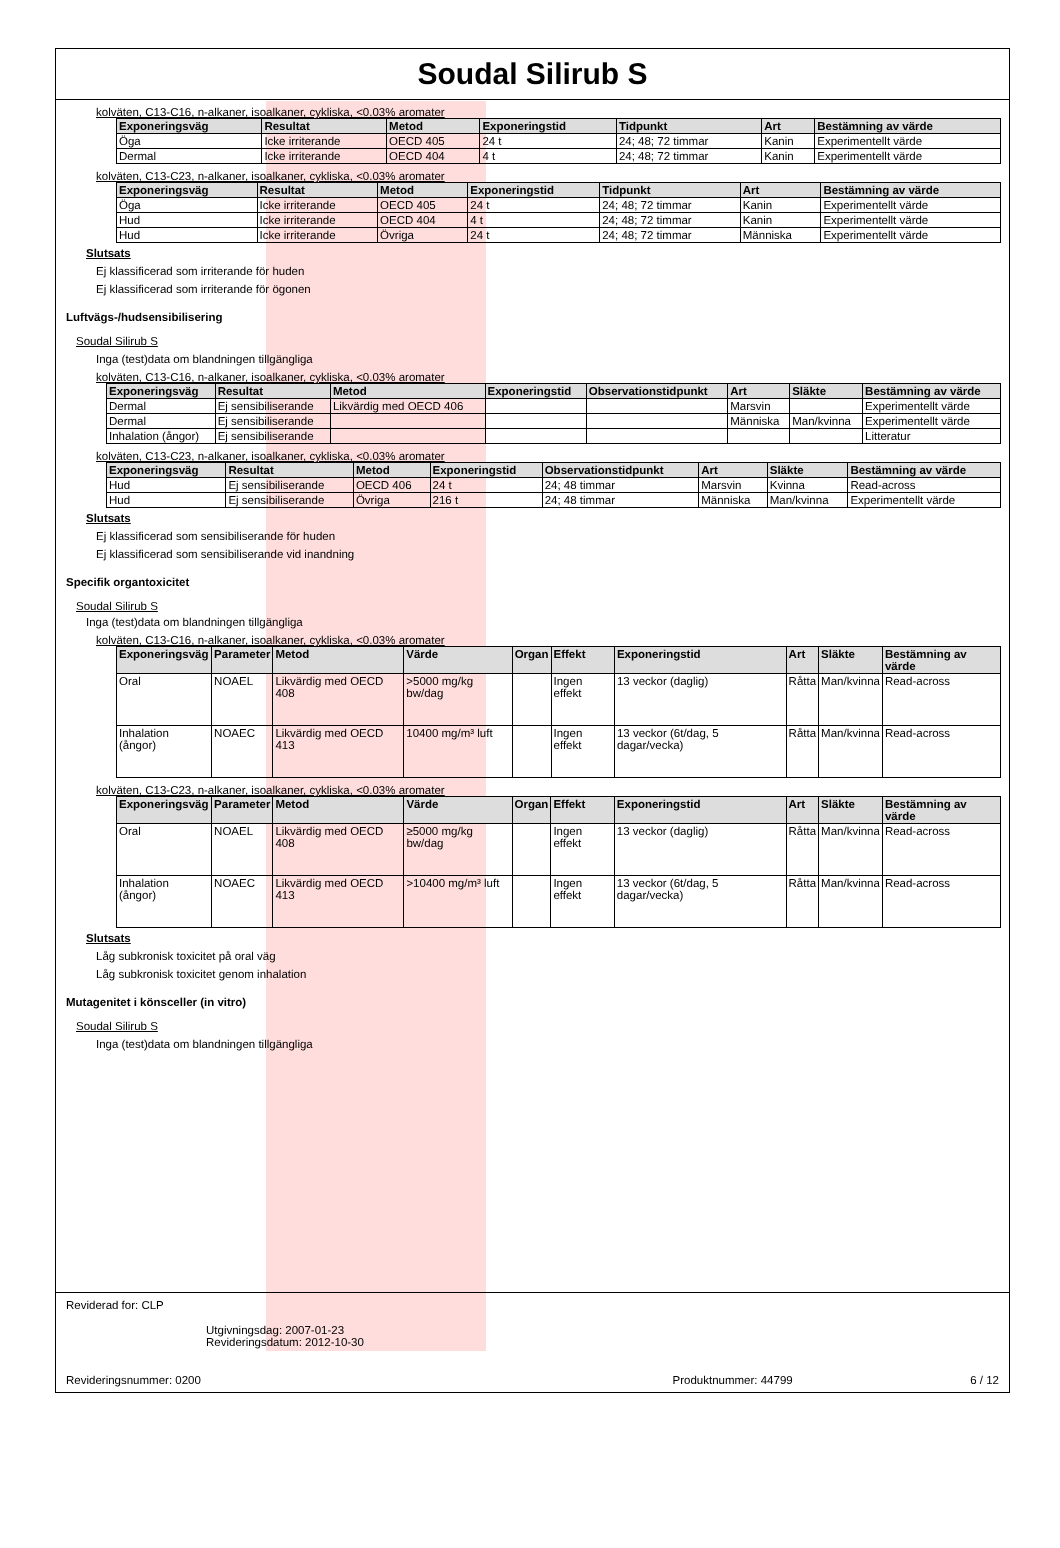Soudal Silirub S
kolväten, C13-C16, n-alkaner, isoalkaner, cykliska, <0.03% aromater
| Exponeringsväg | Resultat | Metod | Exponeringstid | Tidpunkt | Art | Bestämning av värde |
| --- | --- | --- | --- | --- | --- | --- |
| Öga | Icke irriterande | OECD 405 | 24 t | 24; 48; 72 timmar | Kanin | Experimentellt värde |
| Dermal | Icke irriterande | OECD 404 | 4 t | 24; 48; 72 timmar | Kanin | Experimentellt värde |
kolväten, C13-C23, n-alkaner, isoalkaner, cykliska, <0.03% aromater
| Exponeringsväg | Resultat | Metod | Exponeringstid | Tidpunkt | Art | Bestämning av värde |
| --- | --- | --- | --- | --- | --- | --- |
| Öga | Icke irriterande | OECD 405 | 24 t | 24; 48; 72 timmar | Kanin | Experimentellt värde |
| Hud | Icke irriterande | OECD 404 | 4 t | 24; 48; 72 timmar | Kanin | Experimentellt värde |
| Hud | Icke irriterande | Övriga | 24 t | 24; 48; 72 timmar | Människa | Experimentellt värde |
Slutsats
Ej klassificerad som irriterande för huden
Ej klassificerad som irriterande för ögonen
Luftvägs-/hudsensibilisering
Soudal Silirub S
Inga (test)data om blandningen tillgängliga
kolväten, C13-C16, n-alkaner, isoalkaner, cykliska, <0.03% aromater
| Exponeringsväg | Resultat | Metod | Exponeringstid | Observationstidpunkt | Art | Släkte | Bestämning av värde |
| --- | --- | --- | --- | --- | --- | --- | --- |
| Dermal | Ej sensibiliserande | Likvärdig med OECD 406 | | | Marsvin | | Experimentellt värde |
| Dermal | Ej sensibiliserande | | | | Människa | Man/kvinna | Experimentellt värde |
| Inhalation (ångor) | Ej sensibiliserande | | | | | | Litteratur |
kolväten, C13-C23, n-alkaner, isoalkaner, cykliska, <0.03% aromater
| Exponeringsväg | Resultat | Metod | Exponeringstid | Observationstidpunkt | Art | Släkte | Bestämning av värde |
| --- | --- | --- | --- | --- | --- | --- | --- |
| Hud | Ej sensibiliserande | OECD 406 | 24 t | 24; 48 timmar | Marsvin | Kvinna | Read-across |
| Hud | Ej sensibiliserande | Övriga | 216 t | 24; 48 timmar | Människa | Man/kvinna | Experimentellt värde |
Slutsats
Ej klassificerad som sensibiliserande för huden
Ej klassificerad som sensibiliserande vid inandning
Specifik organtoxicitet
Soudal Silirub S
Inga (test)data om blandningen tillgängliga
kolväten, C13-C16, n-alkaner, isoalkaner, cykliska, <0.03% aromater
| Exponeringsväg | Parameter | Metod | Värde | Organ | Effekt | Exponeringstid | Art | Släkte | Bestämning av värde |
| --- | --- | --- | --- | --- | --- | --- | --- | --- | --- |
| Oral | NOAEL | Likvärdig med OECD 408 | >5000 mg/kg bw/dag | | Ingen effekt | 13 veckor (daglig) | Råtta | Man/kvinna | Read-across |
| Inhalation (ångor) | NOAEC | Likvärdig med OECD 413 | 10400 mg/m³ luft | | Ingen effekt | 13 veckor (6t/dag, 5 dagar/vecka) | Råtta | Man/kvinna | Read-across |
kolväten, C13-C23, n-alkaner, isoalkaner, cykliska, <0.03% aromater
| Exponeringsväg | Parameter | Metod | Värde | Organ | Effekt | Exponeringstid | Art | Släkte | Bestämning av värde |
| --- | --- | --- | --- | --- | --- | --- | --- | --- | --- |
| Oral | NOAEL | Likvärdig med OECD 408 | ≥5000 mg/kg bw/dag | | Ingen effekt | 13 veckor (daglig) | Råtta | Man/kvinna | Read-across |
| Inhalation (ångor) | NOAEC | Likvärdig med OECD 413 | >10400 mg/m³ luft | | Ingen effekt | 13 veckor (6t/dag, 5 dagar/vecka) | Råtta | Man/kvinna | Read-across |
Slutsats
Låg subkronisk toxicitet på oral väg
Låg subkronisk toxicitet genom inhalation
Mutagenitet i könsceller (in vitro)
Soudal Silirub S
Inga (test)data om blandningen tillgängliga
Reviderad for: CLP
Utgivningsdag: 2007-01-23
Revideringsdatum: 2012-10-30
Revideringsnummer: 0200
Produktnummer: 44799 6 / 12